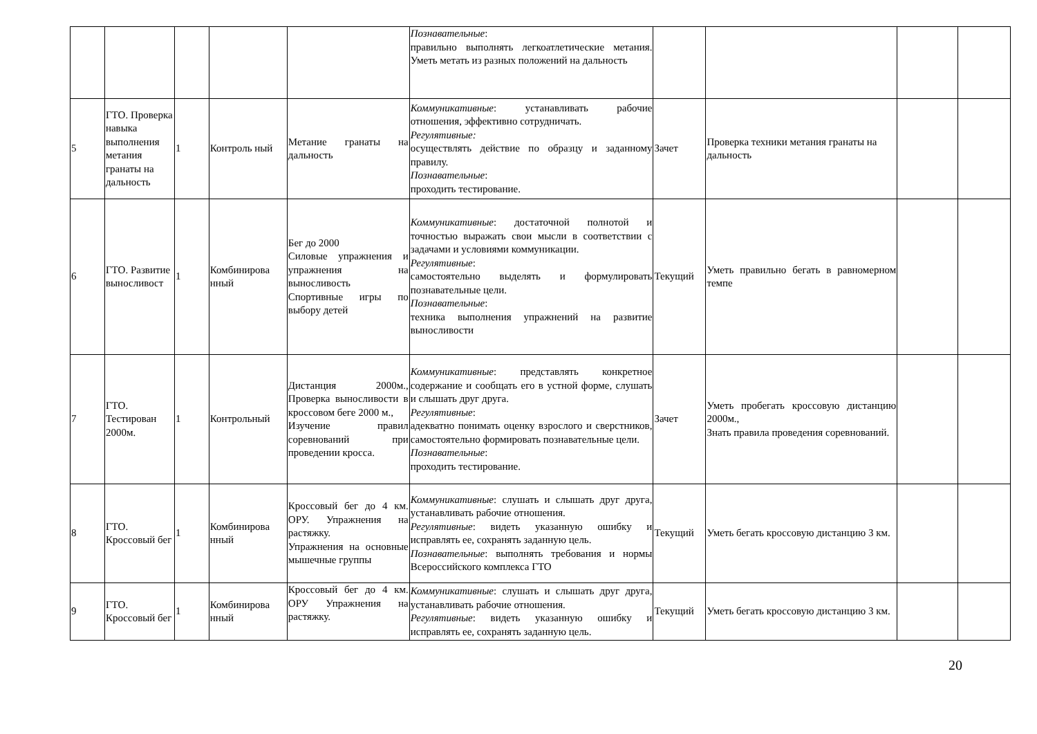| | | | | | Познавательные : правильно выполнять легкоатлетические метания. Уметь метать из разных положений на дальность | | | | |
| 5 | ГТО. Проверка навыка выполнения метания гранаты на дальность | 1 | Контроль ный | Метание гранаты на дальность | Коммуникативные : устанавливать рабочие отношения, эффективно сотрудничать. Регулятивные: осуществлять действие по образцу и заданному правилу. Познавательные : проходить тестирование. | Зачет | Проверка техники метания гранаты на дальность | | |
| 6 | ГТО. Развитие выносливост | 1 | Комбинирова нный | Бег до 2000 Силовые упражнения и упражнения на выносливость Спортивные игры по выбору детей | Коммуникативные : достаточной полнотой и точностью выражать свои мысли в соответствии с задачами и условиями коммуникации. Регулятивные : самостоятельно выделять и формулировать познавательные цели. Познавательные : техника выполнения упражнений на развитие выносливости | Текущий | Уметь правильно бегать в равномерном темпе | | |
| 7 | ГТО. Тестирован 2000м. | 1 | Контрольный | Дистанция 2000м., Проверка выносливости в кроссовом беге 2000 м., Изучение правил соревнований при проведении кросса. | Коммуникативные : представлять конкретное содержание и сообщать его в устной форме, слушать и слышать друг друга. Регулятивные : адекватно понимать оценку взрослого и сверстников, самостоятельно формировать познавательные цели. Познавательные : проходить тестирование. | Зачет | Уметь пробегать кроссовую дистанцию 2000м., Знать правила проведения соревнований. | | |
| 8 | ГТО. Кроссовый бег | 1 | Комбинирова нный | Кроссовый бег до 4 км. ОРУ. Упражнения на растяжку. Упражнения на основные мышечные группы | Коммуникативные : слушать и слышать друг друга, устанавливать рабочие отношения. Регулятивные : видеть указанную ошибку и исправлять ее, сохранять заданную цель. Познавательные : выполнять требования и нормы Всероссийского комплекса ГТО | Текущий | Уметь бегать кроссовую дистанцию 3 км. | | |
| 9 | ГТО. Кроссовый бег | 1 | Комбинирова нный | Кроссовый бег до 4 км. ОРУ Упражнения на растяжку. | Коммуникативные : слушать и слышать друг друга, устанавливать рабочие отношения. Регулятивные : видеть указанную ошибку и исправлять ее, сохранять заданную цель. | Текущий | Уметь бегать кроссовую дистанцию 3 км. | | |
20